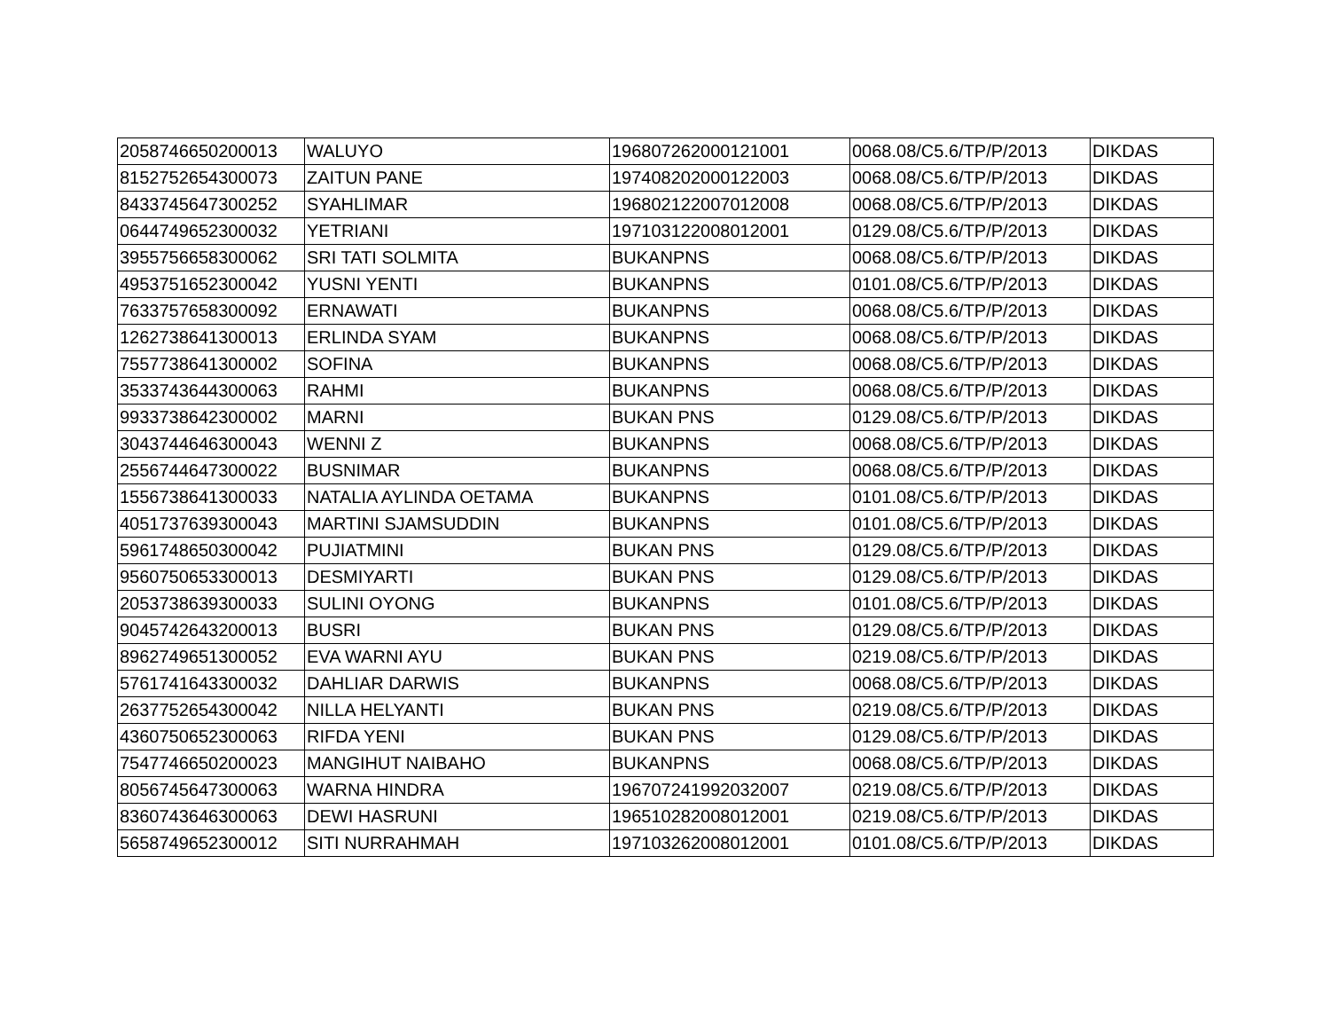| 2058746650200013 | WALUYO | 196807262000121001 | 0068.08/C5.6/TP/P/2013 | DIKDAS |
| 8152752654300073 | ZAITUN PANE | 197408202000122003 | 0068.08/C5.6/TP/P/2013 | DIKDAS |
| 8433745647300252 | SYAHLIMAR | 196802122007012008 | 0068.08/C5.6/TP/P/2013 | DIKDAS |
| 0644749652300032 | YETRIANI | 197103122008012001 | 0129.08/C5.6/TP/P/2013 | DIKDAS |
| 3955756658300062 | SRI TATI SOLMITA | BUKANPNS | 0068.08/C5.6/TP/P/2013 | DIKDAS |
| 4953751652300042 | YUSNI YENTI | BUKANPNS | 0101.08/C5.6/TP/P/2013 | DIKDAS |
| 7633757658300092 | ERNAWATI | BUKANPNS | 0068.08/C5.6/TP/P/2013 | DIKDAS |
| 1262738641300013 | ERLINDA SYAM | BUKANPNS | 0068.08/C5.6/TP/P/2013 | DIKDAS |
| 7557738641300002 | SOFINA | BUKANPNS | 0068.08/C5.6/TP/P/2013 | DIKDAS |
| 3533743644300063 | RAHMI | BUKANPNS | 0068.08/C5.6/TP/P/2013 | DIKDAS |
| 9933738642300002 | MARNI | BUKAN PNS | 0129.08/C5.6/TP/P/2013 | DIKDAS |
| 3043744646300043 | WENNI Z | BUKANPNS | 0068.08/C5.6/TP/P/2013 | DIKDAS |
| 2556744647300022 | BUSNIMAR | BUKANPNS | 0068.08/C5.6/TP/P/2013 | DIKDAS |
| 1556738641300033 | NATALIA AYLINDA OETAMA | BUKANPNS | 0101.08/C5.6/TP/P/2013 | DIKDAS |
| 4051737639300043 | MARTINI SJAMSUDDIN | BUKANPNS | 0101.08/C5.6/TP/P/2013 | DIKDAS |
| 5961748650300042 | PUJIATMINI | BUKAN PNS | 0129.08/C5.6/TP/P/2013 | DIKDAS |
| 9560750653300013 | DESMIYARTI | BUKAN PNS | 0129.08/C5.6/TP/P/2013 | DIKDAS |
| 2053738639300033 | SULINI OYONG | BUKANPNS | 0101.08/C5.6/TP/P/2013 | DIKDAS |
| 9045742643200013 | BUSRI | BUKAN PNS | 0129.08/C5.6/TP/P/2013 | DIKDAS |
| 8962749651300052 | EVA WARNI AYU | BUKAN PNS | 0219.08/C5.6/TP/P/2013 | DIKDAS |
| 5761741643300032 | DAHLIAR DARWIS | BUKANPNS | 0068.08/C5.6/TP/P/2013 | DIKDAS |
| 2637752654300042 | NILLA HELYANTI | BUKAN PNS | 0219.08/C5.6/TP/P/2013 | DIKDAS |
| 4360750652300063 | RIFDA YENI | BUKAN PNS | 0129.08/C5.6/TP/P/2013 | DIKDAS |
| 7547746650200023 | MANGIHUT NAIBAHO | BUKANPNS | 0068.08/C5.6/TP/P/2013 | DIKDAS |
| 8056745647300063 | WARNA HINDRA | 196707241992032007 | 0219.08/C5.6/TP/P/2013 | DIKDAS |
| 8360743646300063 | DEWI HASRUNI | 196510282008012001 | 0219.08/C5.6/TP/P/2013 | DIKDAS |
| 5658749652300012 | SITI NURRAHMAH | 197103262008012001 | 0101.08/C5.6/TP/P/2013 | DIKDAS |